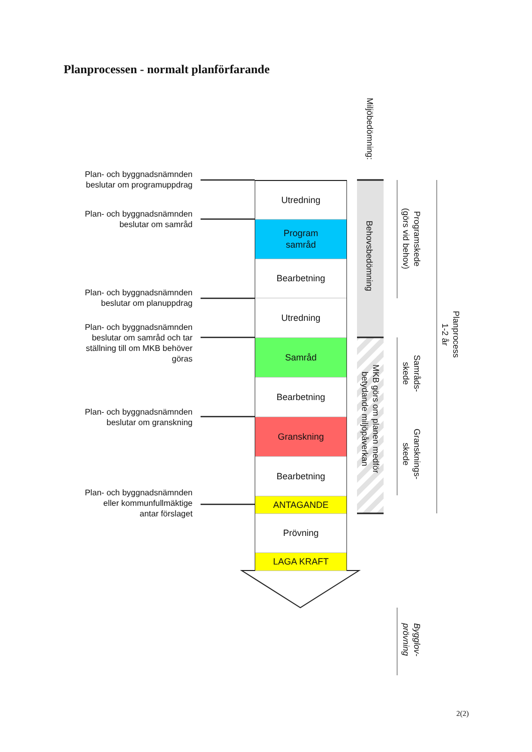Planprocessen - normalt planförfarande
Plan- och byggnadsnämnden
beslutar om programuppdrag
Plan- och byggnadsnämnden
beslutar om samråd
Plan- och byggnadsnämnden
beslutar om planuppdrag
Plan- och byggnadsnämnden
beslutar om samråd och tar
ställning till om MKB behöver
göras
Plan- och byggnadsnämnden
beslutar om granskning
Plan- och byggnadsnämnden
eller kommunfullmäktige
antar förslaget
Utredning
Program
samråd
Bearbetning
Utredning
Samråd
Bearbetning
Granskning
Bearbetning
ANTAGANDE
Prövning
LAGA KRAFT
Miljöbedömning:
Behovsbedömning
MKB görs om planen medför
betydande miljöpåverkan
Programskede
(görs vid behov)
Samråds-
skede
Gransknings-
skede
Planprocess
1-2 år
Bygglov-
prövning
2(2)